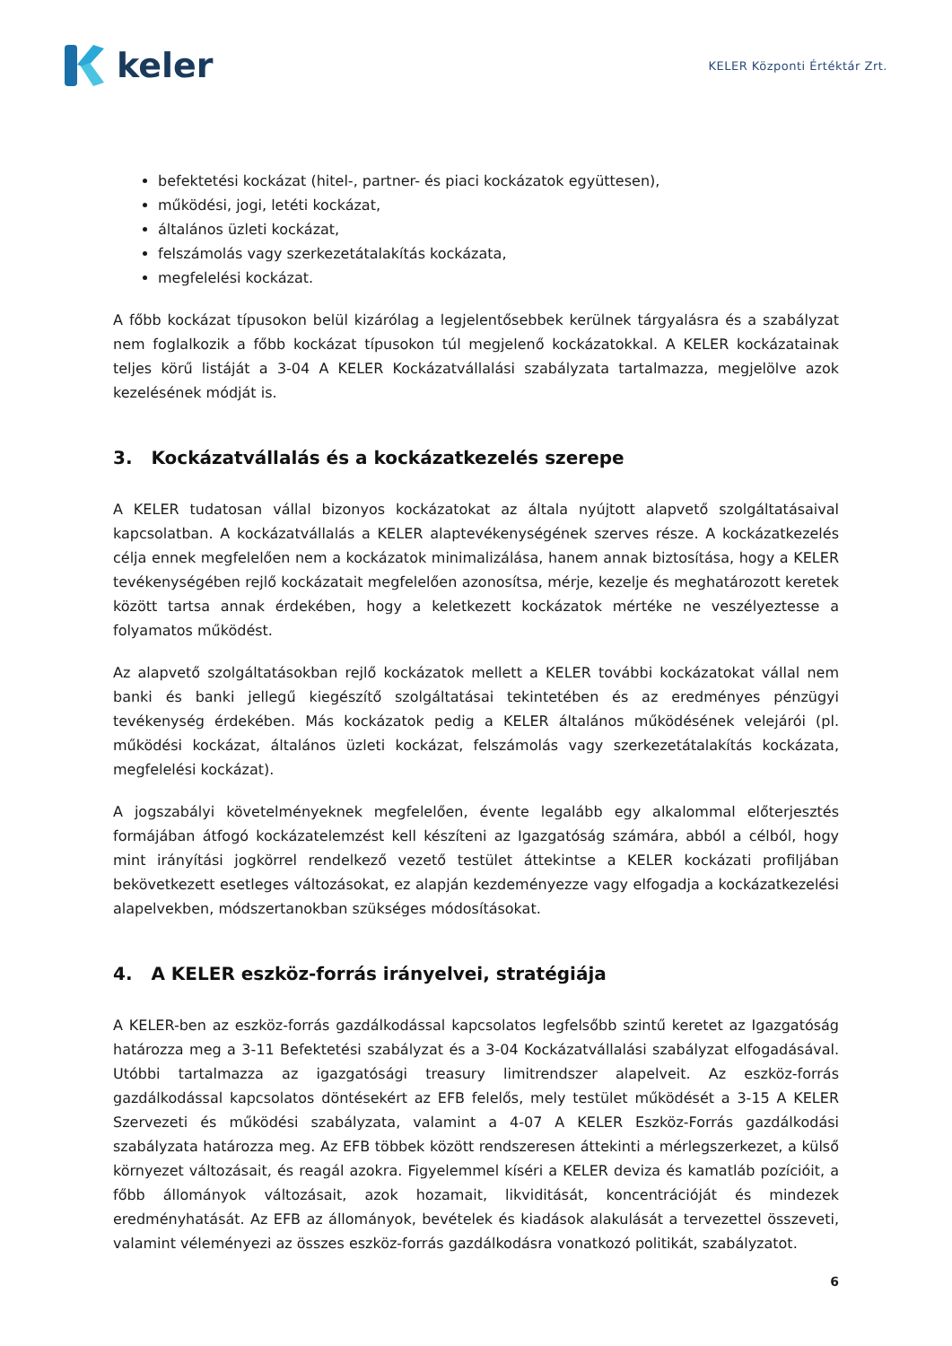keler
KELER Központi Értéktár Zrt.
befektetési kockázat (hitel-, partner- és piaci kockázatok együttesen),
működési, jogi, letéti kockázat,
általános üzleti kockázat,
felszámolás vagy szerkezetátalakítás kockázata,
megfelelési kockázat.
A főbb kockázat típusokon belül kizárólag a legjelentősebbek kerülnek tárgyalásra és a szabályzat nem foglalkozik a főbb kockázat típusokon túl megjelenő kockázatokkal. A KELER kockázatainak teljes körű listáját a 3-04 A KELER Kockázatvállalási szabályzata tartalmazza, megjelölve azok kezelésének módját is.
3. Kockázatvállalás és a kockázatkezelés szerepe
A KELER tudatosan vállal bizonyos kockázatokat az általa nyújtott alapvető szolgáltatásaival kapcsolatban. A kockázatvállalás a KELER alaptevékenységének szerves része. A kockázatkezelés célja ennek megfelelően nem a kockázatok minimalizálása, hanem annak biztosítása, hogy a KELER tevékenységében rejlő kockázatait megfelelően azonosítsa, mérje, kezelje és meghatározott keretek között tartsa annak érdekében, hogy a keletkezett kockázatok mértéke ne veszélyeztesse a folyamatos működést.
Az alapvető szolgáltatásokban rejlő kockázatok mellett a KELER további kockázatokat vállal nem banki és banki jellegű kiegészítő szolgáltatásai tekintetében és az eredményes pénzügyi tevékenység érdekében. Más kockázatok pedig a KELER általános működésének velejárói (pl. működési kockázat, általános üzleti kockázat, felszámolás vagy szerkezetátalakítás kockázata, megfelelési kockázat).
A jogszabályi követelményeknek megfelelően, évente legalább egy alkalommal előterjesztés formájában átfogó kockázatelemzést kell készíteni az Igazgatóság számára, abból a célból, hogy mint irányítási jogkörrel rendelkező vezető testület áttekintse a KELER kockázati profiljában bekövetkezett esetleges változásokat, ez alapján kezdeményezze vagy elfogadja a kockázatkezelési alapelvekben, módszertanokban szükséges módosításokat.
4. A KELER eszköz-forrás irányelvei, stratégiája
A KELER-ben az eszköz-forrás gazdálkodással kapcsolatos legfelsőbb szintű keretet az Igazgatóság határozza meg a 3-11 Befektetési szabályzat és a 3-04 Kockázatvállalási szabályzat elfogadásával. Utóbbi tartalmazza az igazgatósági treasury limitrendszer alapelveit. Az eszköz-forrás gazdálkodással kapcsolatos döntésekért az EFB felelős, mely testület működését a 3-15 A KELER Szervezeti és működési szabályzata, valamint a 4-07 A KELER Eszköz-Forrás gazdálkodási szabályzata határozza meg. Az EFB többek között rendszeresen áttekinti a mérlegszerkezet, a külső környezet változásait, és reagál azokra. Figyelemmel kíséri a KELER deviza és kamatláb pozícióit, a főbb állományok változásait, azok hozamait, likviditását, koncentrációját és mindezek eredményhatását. Az EFB az állományok, bevételek és kiadások alakulását a tervezettel összeveti, valamint véleményezi az összes eszköz-forrás gazdálkodásra vonatkozó politikát, szabályzatot.
6